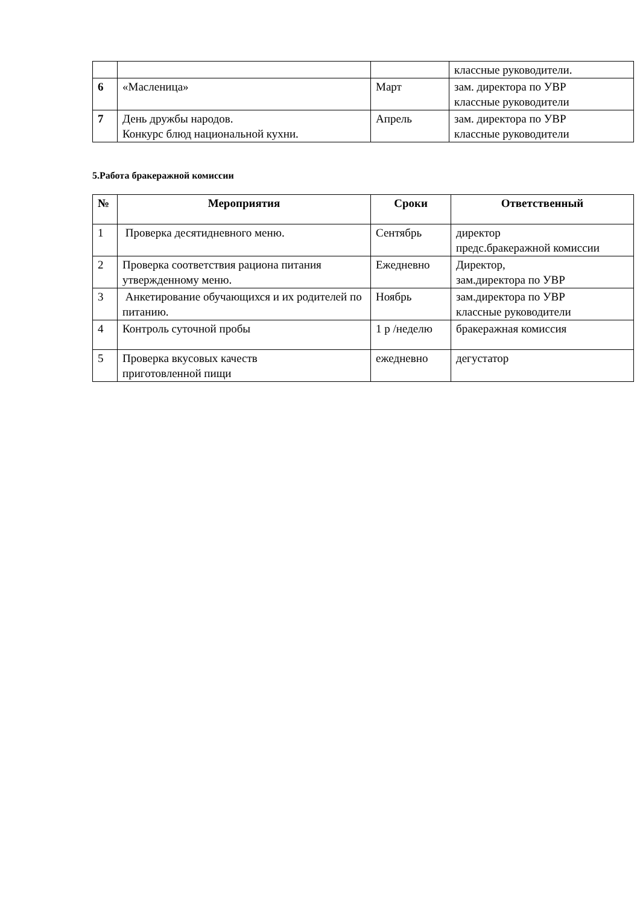| | | | классные руководители. |
| 6 | «Масленица» | Март | зам. директора по УВР классные руководители |
| 7 | День дружбы народов. Конкурс блюд национальной кухни. | Апрель | зам. директора по УВР классные руководители |
5.Работа бракеражной комиссии
| № | Мероприятия | Сроки | Ответственный |
| --- | --- | --- | --- |
| 1 | Проверка десятидневного меню. | Сентябрь | директор предс.бракеражной комиссии |
| 2 | Проверка соответствия рациона питания утвержденному меню. | Ежедневно | Директор, зам.директора по УВР |
| 3 | Анкетирование обучающихся и их родителей по питанию. | Ноябрь | зам.директора по УВР классные руководители |
| 4 | Контроль суточной пробы | 1 р /неделю | бракеражная комиссия |
| 5 | Проверка вкусовых качеств приготовленной пищи | ежедневно | дегустатор |